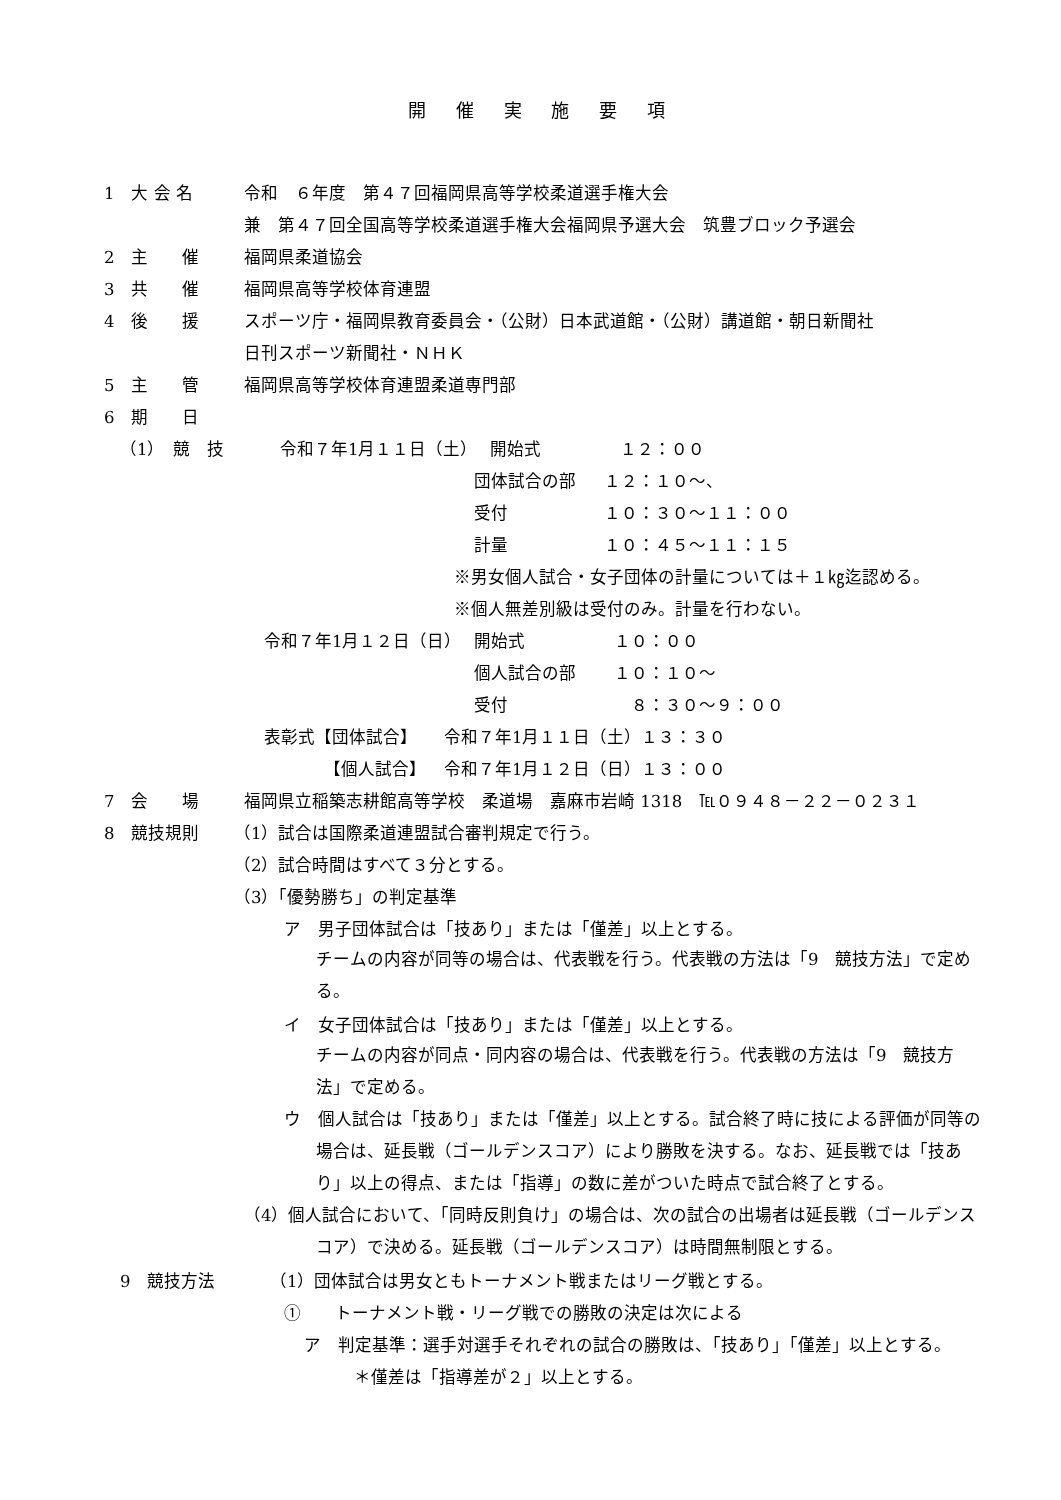開 催 実 施 要 項
1　大 会 名 令和　６年度　第４７回福岡県高等学校柔道選手権大会
兼　第４７回全国高等学校柔道選手権大会福岡県予選大会　筑豊ブロック予選会
2　主　　催 福岡県柔道協会
3　共　　催 福岡県高等学校体育連盟
4　後　　援 スポーツ庁・福岡県教育委員会・（公財）日本武道館・（公財）講道館・朝日新聞社
日刊スポーツ新聞社・ＮＨＫ
5　主　　管 福岡県高等学校体育連盟柔道専門部
6　期　　日
（1）　競　技 令和７年1月１１日（土） 開始式 １２：００
団体試合の部 １２：１０～、
受付 １０：３０～１１：００
計量 １０：４５～１１：１５
※男女個人試合・女子団体の計量については＋１㎏迄認める。
※個人無差別級は受付のみ。計量を行わない。
令和７年1月１２日（日） 開始式 １０：００
個人試合の部 １０：１０～
受付　８：３０～９：００
表彰式【団体試合】 令和７年1月１１日（土）１３：３０
【個人試合】 令和７年1月１２日（日）１３：００
7　会　　場 福岡県立稲築志耕館高等学校　柔道場　嘉麻市岩崎 1318　℡０９４８－２２－０２３１
8　競技規則 （1）試合は国際柔道連盟試合審判規定で行う。
（2）試合時間はすべて３分とする。
（3）「優勢勝ち」の判定基準
ア　男子団体試合は「技あり」または「僅差」以上とする。
チームの内容が同等の場合は、代表戦を行う。代表戦の方法は「9　競技方法」で定める。
イ　女子団体試合は「技あり」または「僅差」以上とする。
チームの内容が同点・同内容の場合は、代表戦を行う。代表戦の方法は「9　競技方法」で定める。
ウ　個人試合は「技あり」または「僅差」以上とする。試合終了時に技による評価が同等の場合は、延長戦（ゴールデンスコア）により勝敗を決する。なお、延長戦では「技あり」以上の得点、または「指導」の数に差がついた時点で試合終了とする。
（4）個人試合において、「同時反則負け」の場合は、次の試合の出場者は延長戦（ゴールデンスコア）で決める。延長戦（ゴールデンスコア）は時間無制限とする。
9　競技方法 （1）団体試合は男女ともトーナメント戦またはリーグ戦とする。
①　　トーナメント戦・リーグ戦での勝敗の決定は次による
ア　判定基準：選手対選手それぞれの試合の勝敗は、「技あり」「僅差」以上とする。
＊僅差は「指導差が２」以上とする。